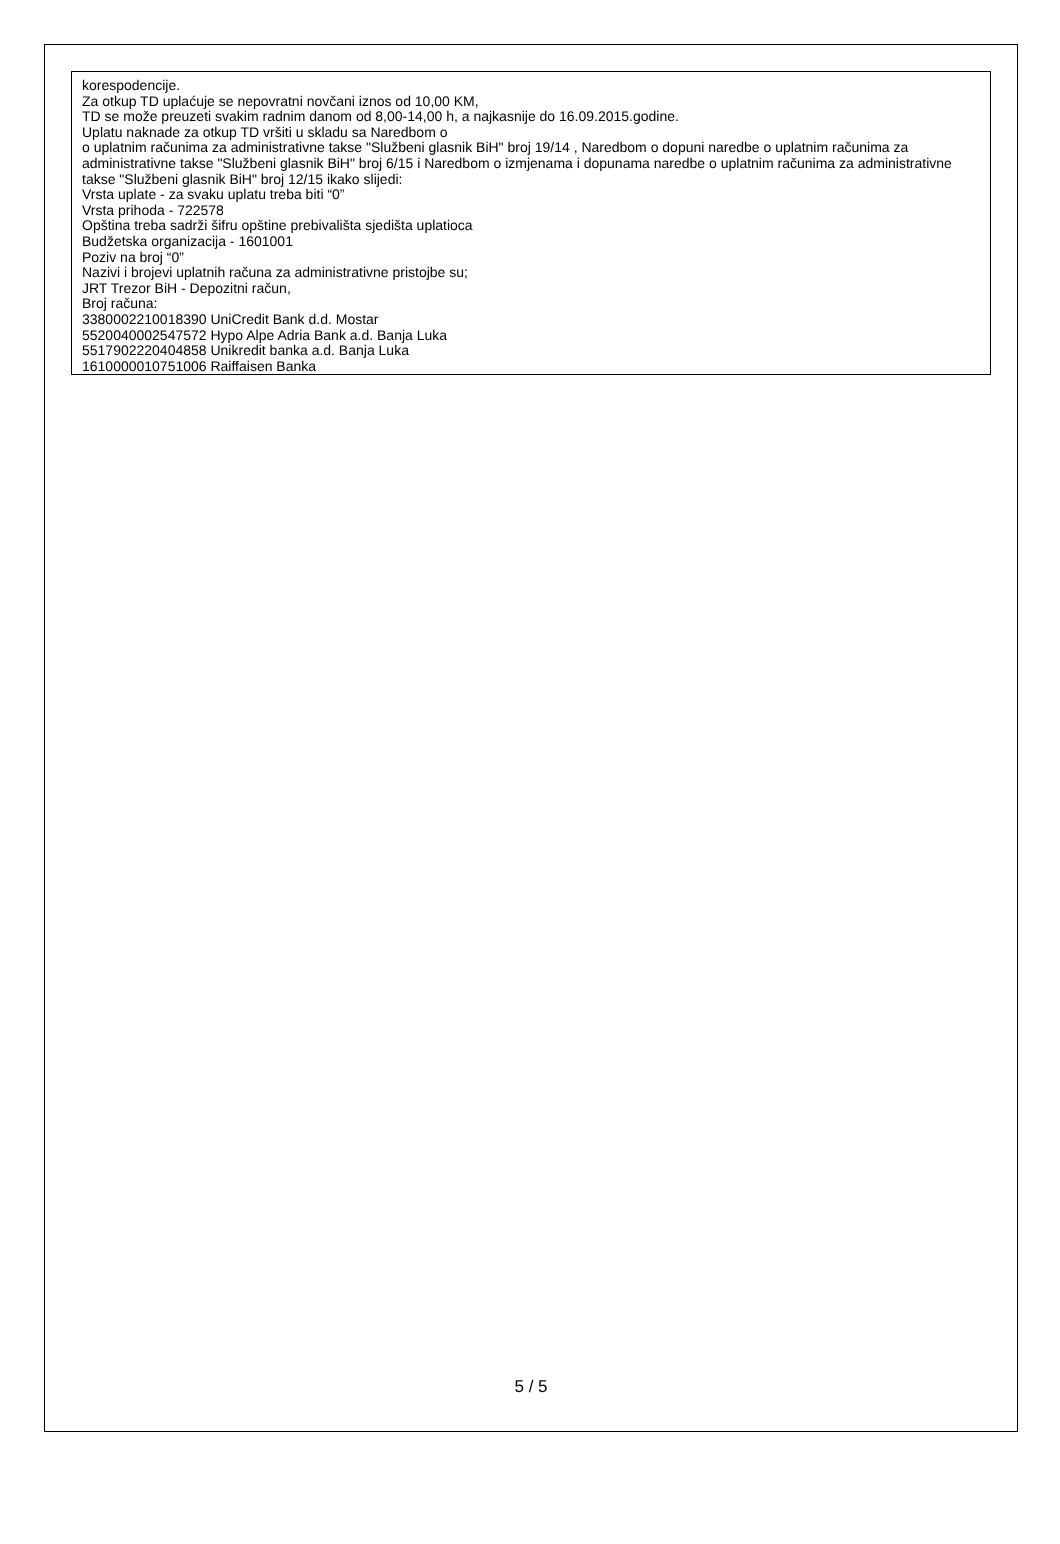korespodencije.
Za otkup TD uplaćuje se nepovratni novčani iznos od 10,00 KM,
TD se može preuzeti svakim radnim danom od 8,00-14,00 h, a najkasnije do 16.09.2015.godine.
Uplatu naknade za otkup TD vršiti u skladu sa Naredbom o
o uplatnim računima za administrativne takse "Službeni glasnik BiH" broj 19/14 , Naredbom o dopuni naredbe o uplatnim računima za administrativne takse "Službeni glasnik BiH" broj 6/15 i Naredbom o izmjenama i dopunama naredbe o uplatnim računima za administrativne takse "Službeni glasnik BiH" broj 12/15 ikako slijedi:
Vrsta uplate - za svaku uplatu treba biti “0”
Vrsta prihoda - 722578
Opština treba sadrži šifru opštine prebivališta sjedišta uplatioca
Budžetska organizacija - 1601001
Poziv na broj “0”
Nazivi i brojevi uplatnih računa za administrativne pristojbe su;
JRT Trezor BiH - Depozitni račun,
Broj računa:
3380002210018390 UniCredit Bank d.d. Mostar
5520040002547572 Hypo Alpe Adria Bank a.d. Banja Luka
5517902220404858 Unikredit banka a.d. Banja Luka
1610000010751006 Raiffaisen Banka
5 / 5